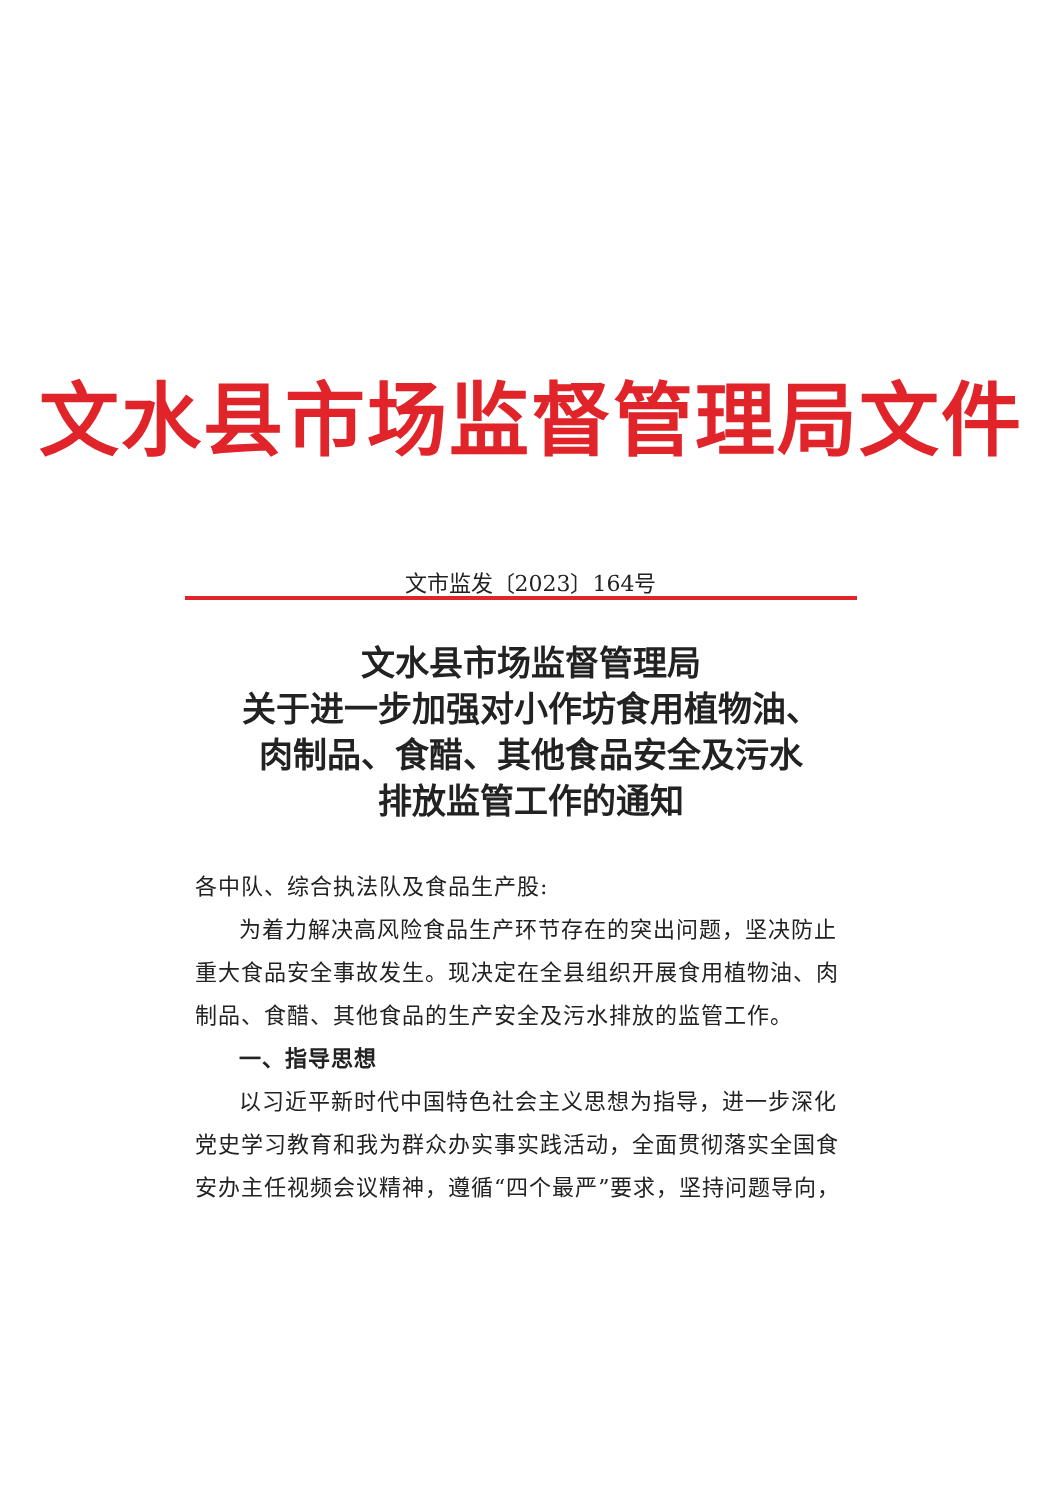文水县市场监督管理局文件
文市监发〔2023〕164号
文水县市场监督管理局
关于进一步加强对小作坊食用植物油、
肉制品、食醋、其他食品安全及污水
排放监管工作的通知
各中队、综合执法队及食品生产股:
为着力解决高风险食品生产环节存在的突出问题，坚决防止重大食品安全事故发生。现决定在全县组织开展食用植物油、肉制品、食醋、其他食品的生产安全及污水排放的监管工作。
一、指导思想
以习近平新时代中国特色社会主义思想为指导，进一步深化党史学习教育和我为群众办实事实践活动，全面贯彻落实全国食安办主任视频会议精神，遵循“四个最严”要求，坚持问题导向，